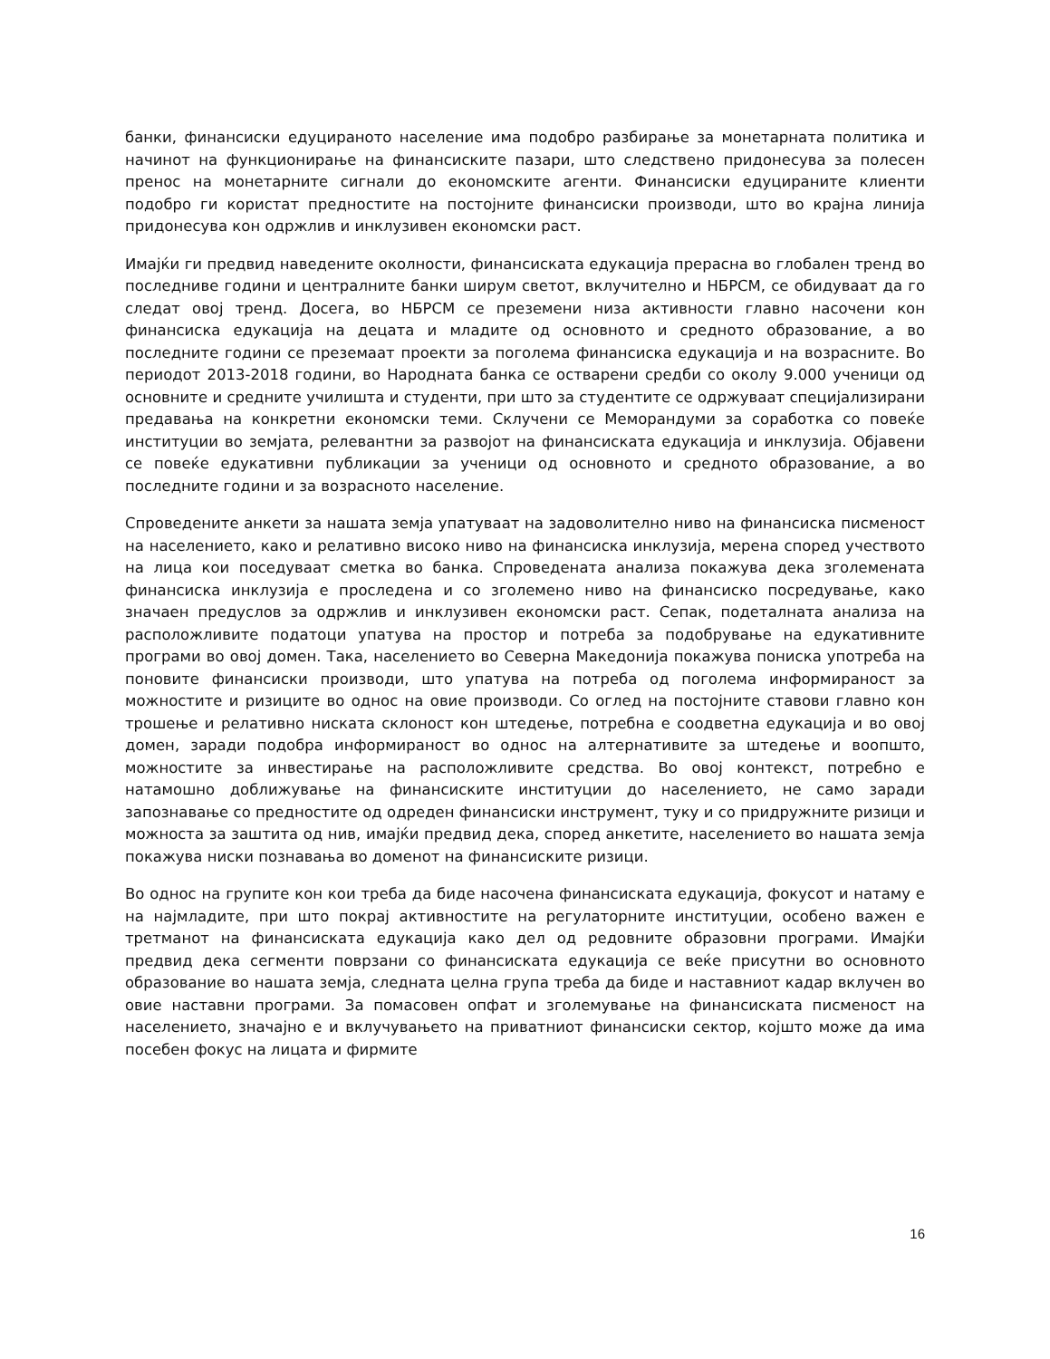банки, финансиски едуцираното население има подобро разбирање за монетарната политика и начинот на функционирање на финансиските пазари, што следствено придонесува за полесен пренос на монетарните сигнали до економските агенти. Финансиски едуцираните клиенти подобро ги користат предностите на постојните финансиски производи, што во крајна линија придонесува кон одржлив и инклузивен економски раст.
Имајќи ги предвид наведените околности, финансиската едукација прерасна во глобален тренд во последниве години и централните банки ширум светот, вклучително и НБРСМ, се обидуваат да го следат овој тренд. Досега, во НБРСМ се преземени низа активности главно насочени кон финансиска едукација на децата и младите од основното и средното образование, а во последните години се преземаат проекти за поголема финансиска едукација и на возрасните. Во периодот 2013-2018 години, во Народната банка се остварени средби со околу 9.000 ученици од основните и средните училишта и студенти, при што за студентите се одржуваат специјализирани предавања на конкретни економски теми. Склучени се Меморандуми за соработка со повеќе институции во земјата, релевантни за развојот на финансиската едукација и инклузија. Објавени се повеќе едукативни публикации за ученици од основното и средното образование, а во последните години и за возрасното население.
Спроведените анкети за нашата земја упатуваат на задоволително ниво на финансиска писменост на населението, како и релативно високо ниво на финансиска инклузија, мерена според учеството на лица кои поседуваат сметка во банка. Спроведената анализа покажува дека зголемената финансиска инклузија е проследена и со зголемено ниво на финансиско посредување, како значаен предуслов за одржлив и инклузивен економски раст. Сепак, подеталната анализа на расположливите податоци упатува на простор и потреба за подобрување на едукативните програми во овој домен. Така, населението во Северна Македонија покажува пониска употреба на поновите финансиски производи, што упатува на потреба од поголема информираност за можностите и ризиците во однос на овие производи. Со оглед на постојните ставови главно кон трошење и релативно ниската склоност кон штедење, потребна е соодветна едукација и во овој домен, заради подобра информираност во однос на алтернативите за штедење и воопшто, можностите за инвестирање на расположливите средства. Во овој контекст, потребно е натамошно доближување на финансиските институции до населението, не само заради запознавање со предностите од одреден финансиски инструмент, туку и со придружните ризици и можноста за заштита од нив, имајќи предвид дека, според анкетите, населението во нашата земја покажува ниски познавања во доменот на финансиските ризици.
Во однос на групите кон кои треба да биде насочена финансиската едукација, фокусот и натаму е на најмладите, при што покрај активностите на регулаторните институции, особено важен е третманот на финансиската едукација како дел од редовните образовни програми. Имајќи предвид дека сегменти поврзани со финансиската едукација се веќе присутни во основното образование во нашата земја, следната целна група треба да биде и наставниот кадар вклучен во овие наставни програми. За помасовен опфат и зголемување на финансиската писменост на населението, значајно е и вклучувањето на приватниот финансиски сектор, којшто може да има посебен фокус на лицата и фирмите
16